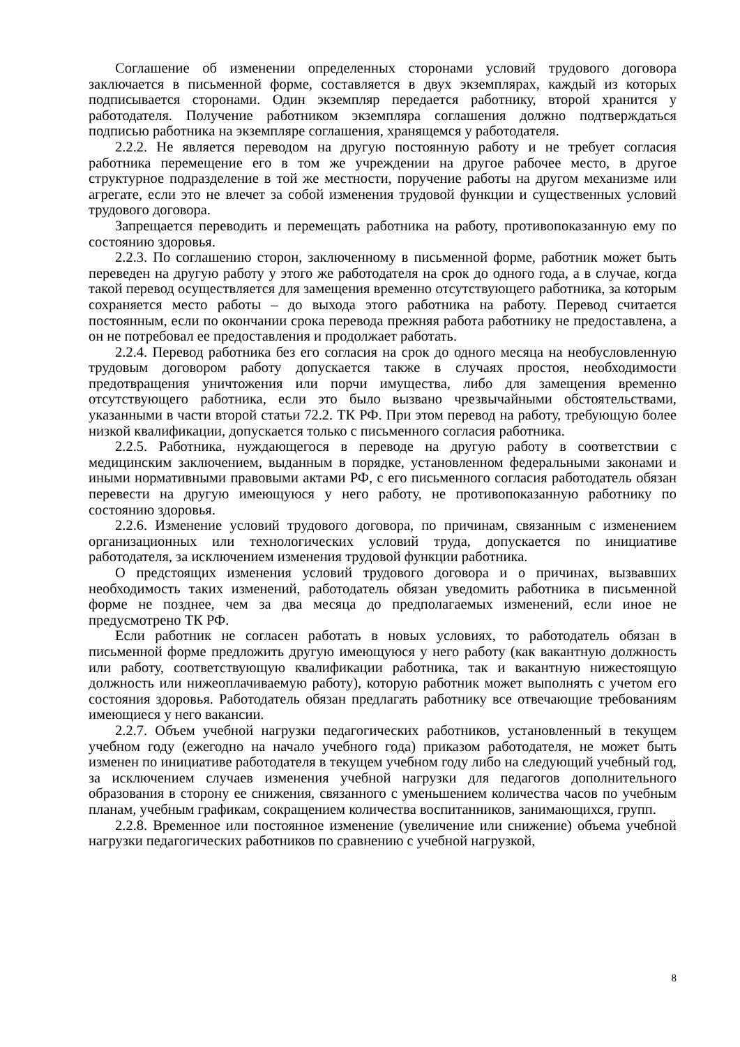Соглашение об изменении определенных сторонами условий трудового договора заключается в письменной форме, составляется в двух экземплярах, каждый из которых подписывается сторонами. Один экземпляр передается работнику, второй хранится у работодателя. Получение работником экземпляра соглашения должно подтверждаться подписью работника на экземпляре соглашения, хранящемся у работодателя.
2.2.2. Не является переводом на другую постоянную работу и не требует согласия работника перемещение его в том же учреждении на другое рабочее место, в другое структурное подразделение в той же местности, поручение работы на другом механизме или агрегате, если это не влечет за собой изменения трудовой функции и существенных условий трудового договора.
Запрещается переводить и перемещать работника на работу, противопоказанную ему по состоянию здоровья.
2.2.3. По соглашению сторон, заключенному в письменной форме, работник может быть переведен на другую работу у этого же работодателя на срок до одного года, а в случае, когда такой перевод осуществляется для замещения временно отсутствующего работника, за которым сохраняется место работы – до выхода этого работника на работу. Перевод считается постоянным, если по окончании срока перевода прежняя работа работнику не предоставлена, а он не потребовал ее предоставления и продолжает работать.
2.2.4. Перевод работника без его согласия на срок до одного месяца на необусловленную трудовым договором работу допускается также в случаях простоя, необходимости предотвращения уничтожения или порчи имущества, либо для замещения временно отсутствующего работника, если это было вызвано чрезвычайными обстоятельствами, указанными в части второй статьи 72.2. ТК РФ. При этом перевод на работу, требующую более низкой квалификации, допускается только с письменного согласия работника.
2.2.5. Работника, нуждающегося в переводе на другую работу в соответствии с медицинским заключением, выданным в порядке, установленном федеральными законами и иными нормативными правовыми актами РФ, с его письменного согласия работодатель обязан перевести на другую имеющуюся у него работу, не противопоказанную работнику по состоянию здоровья.
2.2.6. Изменение условий трудового договора, по причинам, связанным с изменением организационных или технологических условий труда, допускается по инициативе работодателя, за исключением изменения трудовой функции работника.
О предстоящих изменения условий трудового договора и о причинах, вызвавших необходимость таких изменений, работодатель обязан уведомить работника в письменной форме не позднее, чем за два месяца до предполагаемых изменений, если иное не предусмотрено ТК РФ.
Если работник не согласен работать в новых условиях, то работодатель обязан в письменной форме предложить другую имеющуюся у него работу (как вакантную должность или работу, соответствующую квалификации работника, так и вакантную нижестоящую должность или нижеоплачиваемую работу), которую работник может выполнять с учетом его состояния здоровья. Работодатель обязан предлагать работнику все отвечающие требованиям имеющиеся у него вакансии.
2.2.7. Объем учебной нагрузки педагогических работников, установленный в текущем учебном году (ежегодно на начало учебного года) приказом работодателя, не может быть изменен по инициативе работодателя в текущем учебном году либо на следующий учебный год, за исключением случаев изменения учебной нагрузки для педагогов дополнительного образования в сторону ее снижения, связанного с уменьшением количества часов по учебным планам, учебным графикам, сокращением количества воспитанников, занимающихся, групп.
2.2.8. Временное или постоянное изменение (увеличение или снижение) объема учебной нагрузки педагогических работников по сравнению с учебной нагрузкой,
8